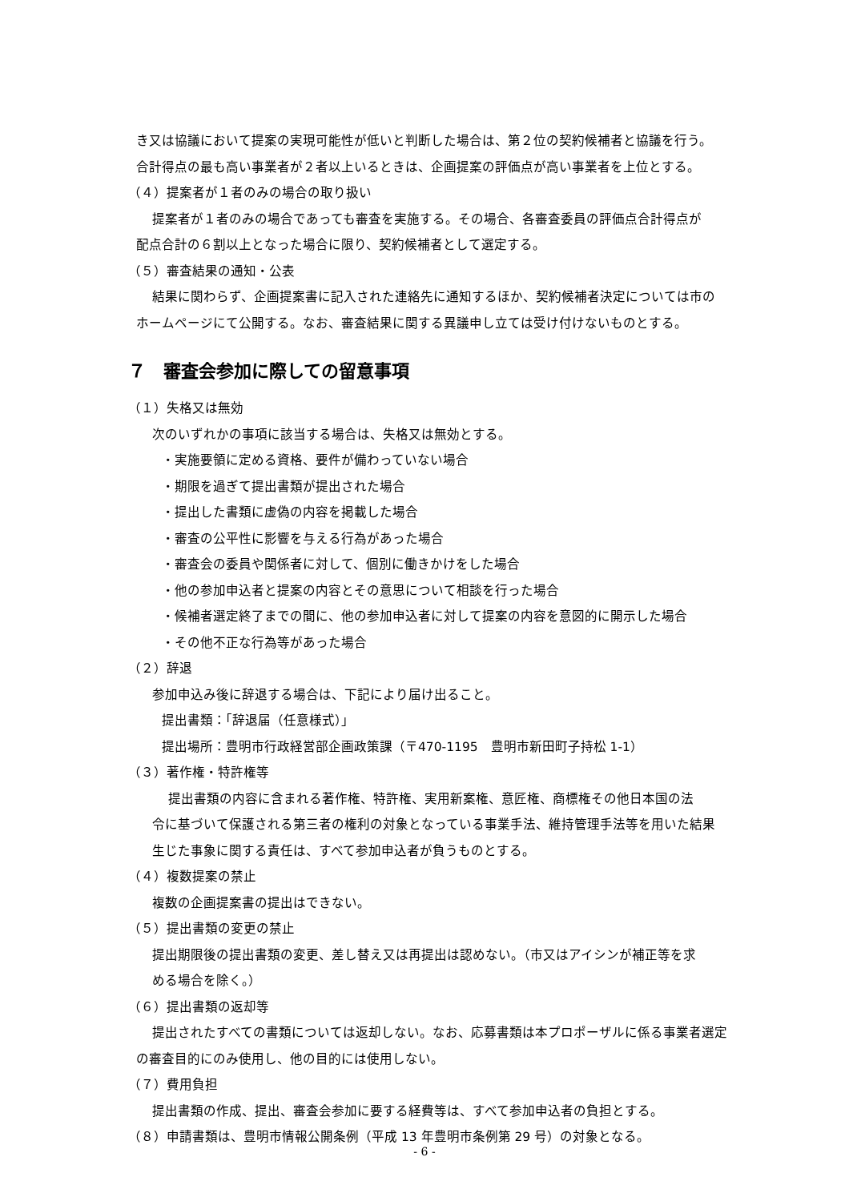き又は協議において提案の実現可能性が低いと判断した場合は、第２位の契約候補者と協議を行う。
合計得点の最も高い事業者が２者以上いるときは、企画提案の評価点が高い事業者を上位とする。
（４）提案者が１者のみの場合の取り扱い
提案者が１者のみの場合であっても審査を実施する。その場合、各審査委員の評価点合計得点が
配点合計の６割以上となった場合に限り、契約候補者として選定する。
（５）審査結果の通知・公表
結果に関わらず、企画提案書に記入された連絡先に通知するほか、契約候補者決定については市の
ホームページにて公開する。なお、審査結果に関する異議申し立ては受け付けないものとする。
７　審査会参加に際しての留意事項
（１）失格又は無効
次のいずれかの事項に該当する場合は、失格又は無効とする。
・実施要領に定める資格、要件が備わっていない場合
・期限を過ぎて提出書類が提出された場合
・提出した書類に虚偽の内容を掲載した場合
・審査の公平性に影響を与える行為があった場合
・審査会の委員や関係者に対して、個別に働きかけをした場合
・他の参加申込者と提案の内容とその意思について相談を行った場合
・候補者選定終了までの間に、他の参加申込者に対して提案の内容を意図的に開示した場合
・その他不正な行為等があった場合
（２）辞退
参加申込み後に辞退する場合は、下記により届け出ること。
提出書類：「辞退届（任意様式）」
提出場所：豊明市行政経営部企画政策課（〒470-1195　豊明市新田町子持松 1-1）
（３）著作権・特許権等
提出書類の内容に含まれる著作権、特許権、実用新案権、意匠権、商標権その他日本国の法
令に基づいて保護される第三者の権利の対象となっている事業手法、維持管理手法等を用いた結果
生じた事象に関する責任は、すべて参加申込者が負うものとする。
（４）複数提案の禁止
複数の企画提案書の提出はできない。
（５）提出書類の変更の禁止
提出期限後の提出書類の変更、差し替え又は再提出は認めない。（市又はアイシンが補正等を求
める場合を除く。）
（６）提出書類の返却等
提出されたすべての書類については返却しない。なお、応募書類は本プロポーザルに係る事業者選定
の審査目的にのみ使用し、他の目的には使用しない。
（７）費用負担
提出書類の作成、提出、審査会参加に要する経費等は、すべて参加申込者の負担とする。
（８）申請書類は、豊明市情報公開条例（平成 13 年豊明市条例第 29 号）の対象となる。
- 6 -